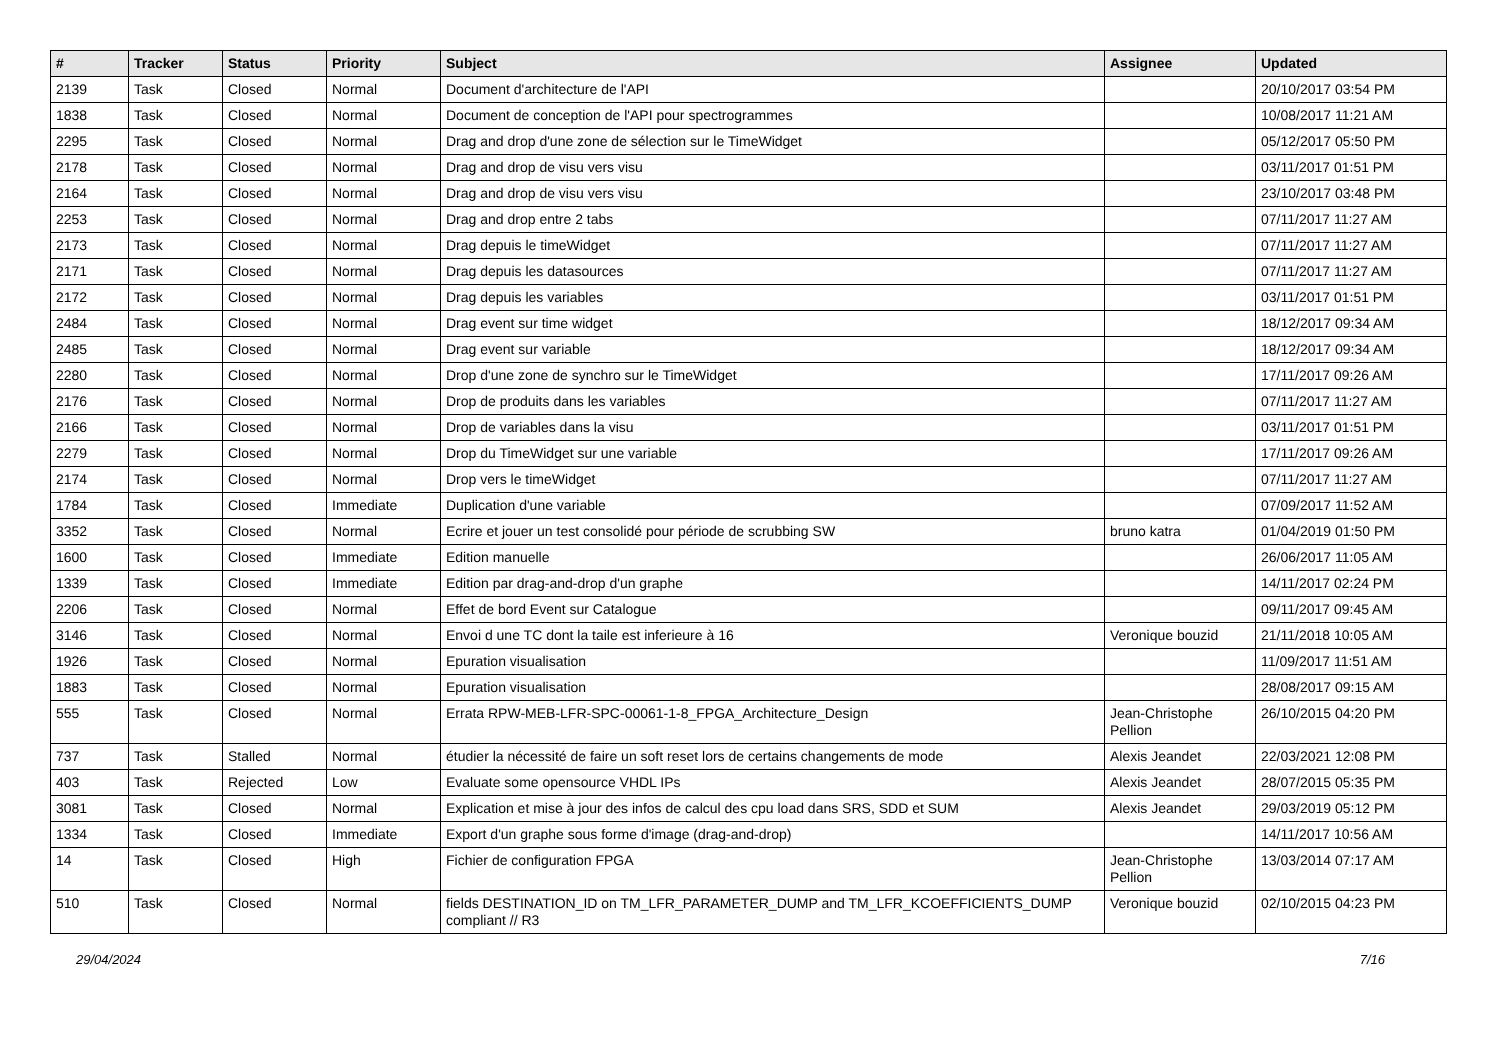| # | Tracker | Status | Priority | Subject | Assignee | Updated |
| --- | --- | --- | --- | --- | --- | --- |
| 2139 | Task | Closed | Normal | Document d'architecture de l'API | | 20/10/2017 03:54 PM |
| 1838 | Task | Closed | Normal | Document de conception de l'API pour spectrogrammes | | 10/08/2017 11:21 AM |
| 2295 | Task | Closed | Normal | Drag and drop d'une zone de sélection sur le TimeWidget | | 05/12/2017 05:50 PM |
| 2178 | Task | Closed | Normal | Drag and drop de visu vers visu | | 03/11/2017 01:51 PM |
| 2164 | Task | Closed | Normal | Drag and drop de visu vers visu | | 23/10/2017 03:48 PM |
| 2253 | Task | Closed | Normal | Drag and drop entre 2 tabs | | 07/11/2017 11:27 AM |
| 2173 | Task | Closed | Normal | Drag depuis le timeWidget | | 07/11/2017 11:27 AM |
| 2171 | Task | Closed | Normal | Drag depuis les datasources | | 07/11/2017 11:27 AM |
| 2172 | Task | Closed | Normal | Drag depuis les variables | | 03/11/2017 01:51 PM |
| 2484 | Task | Closed | Normal | Drag event sur time widget | | 18/12/2017 09:34 AM |
| 2485 | Task | Closed | Normal | Drag event sur variable | | 18/12/2017 09:34 AM |
| 2280 | Task | Closed | Normal | Drop d'une zone de synchro sur le TimeWidget | | 17/11/2017 09:26 AM |
| 2176 | Task | Closed | Normal | Drop de produits dans les variables | | 07/11/2017 11:27 AM |
| 2166 | Task | Closed | Normal | Drop de variables dans la visu | | 03/11/2017 01:51 PM |
| 2279 | Task | Closed | Normal | Drop du TimeWidget sur une variable | | 17/11/2017 09:26 AM |
| 2174 | Task | Closed | Normal | Drop vers le timeWidget | | 07/11/2017 11:27 AM |
| 1784 | Task | Closed | Immediate | Duplication d'une variable | | 07/09/2017 11:52 AM |
| 3352 | Task | Closed | Normal | Ecrire et jouer un test consolidé pour période de scrubbing SW | bruno katra | 01/04/2019 01:50 PM |
| 1600 | Task | Closed | Immediate | Edition manuelle | | 26/06/2017 11:05 AM |
| 1339 | Task | Closed | Immediate | Edition par drag-and-drop d'un graphe | | 14/11/2017 02:24 PM |
| 2206 | Task | Closed | Normal | Effet de bord Event sur Catalogue | | 09/11/2017 09:45 AM |
| 3146 | Task | Closed | Normal | Envoi d une TC dont la taile est inferieure à 16 | Veronique bouzid | 21/11/2018 10:05 AM |
| 1926 | Task | Closed | Normal | Epuration visualisation | | 11/09/2017 11:51 AM |
| 1883 | Task | Closed | Normal | Epuration visualisation | | 28/08/2017 09:15 AM |
| 555 | Task | Closed | Normal | Errata RPW-MEB-LFR-SPC-00061-1-8_FPGA_Architecture_Design | Jean-Christophe Pellion | 26/10/2015 04:20 PM |
| 737 | Task | Stalled | Normal | étudier la nécessité de faire un soft reset lors de certains changements de mode | Alexis Jeandet | 22/03/2021 12:08 PM |
| 403 | Task | Rejected | Low | Evaluate some opensource VHDL IPs | Alexis Jeandet | 28/07/2015 05:35 PM |
| 3081 | Task | Closed | Normal | Explication et mise à jour des infos de calcul des cpu load dans SRS, SDD et SUM | Alexis Jeandet | 29/03/2019 05:12 PM |
| 1334 | Task | Closed | Immediate | Export d'un graphe sous forme d'image (drag-and-drop) | | 14/11/2017 10:56 AM |
| 14 | Task | Closed | High | Fichier de configuration FPGA | Jean-Christophe Pellion | 13/03/2014 07:17 AM |
| 510 | Task | Closed | Normal | fields DESTINATION_ID on TM_LFR_PARAMETER_DUMP and TM_LFR_KCOEFFICIENTS_DUMP compliant // R3 | Veronique bouzid | 02/10/2015 04:23 PM |
29/04/2024 7/16